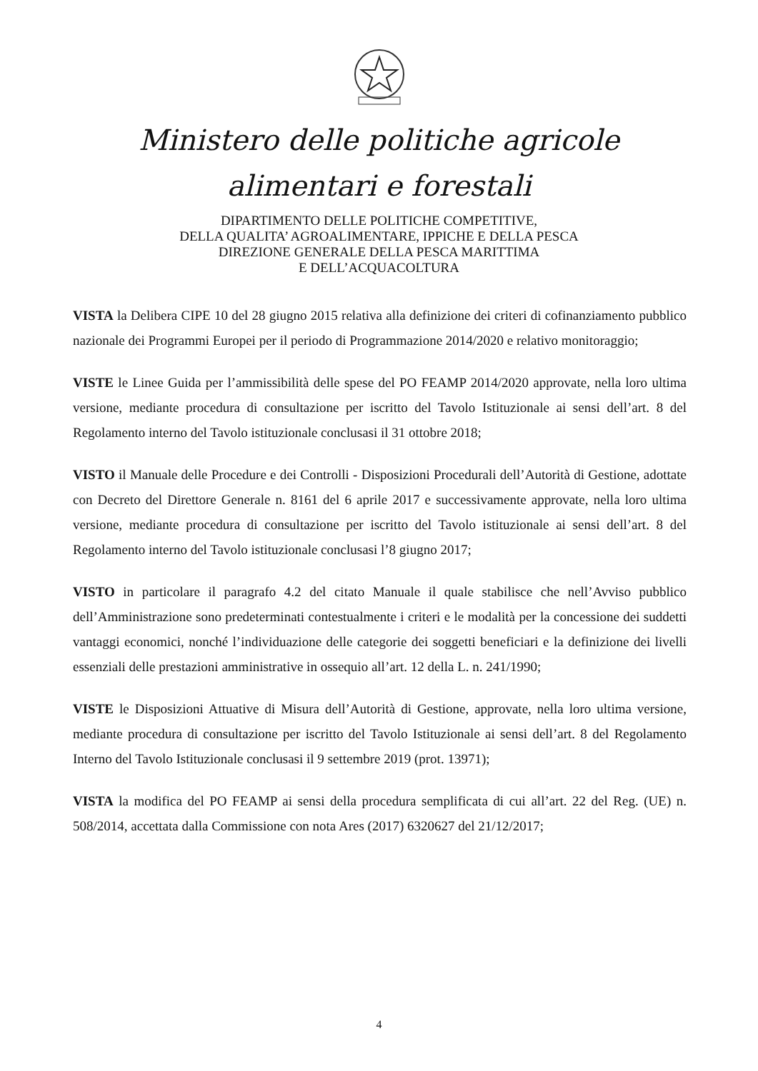Ministero delle politiche agricole
alimentari e forestali
DIPARTIMENTO DELLE POLITICHE COMPETITIVE,
DELLA QUALITA’ AGROALIMENTARE, IPPICHE E DELLA PESCA
DIREZIONE GENERALE DELLA PESCA MARITTIMA
E DELL’ACQUACOLTURA
VISTA la Delibera CIPE 10 del 28 giugno 2015 relativa alla definizione dei criteri di cofinanziamento pubblico nazionale dei Programmi Europei per il periodo di Programmazione 2014/2020 e relativo monitoraggio;
VISTE le Linee Guida per l’ammissibilità delle spese del PO FEAMP 2014/2020 approvate, nella loro ultima versione, mediante procedura di consultazione per iscritto del Tavolo Istituzionale ai sensi dell’art. 8 del Regolamento interno del Tavolo istituzionale conclusasi il 31 ottobre 2018;
VISTO il Manuale delle Procedure e dei Controlli - Disposizioni Procedurali dell’Autorità di Gestione, adottate con Decreto del Direttore Generale n. 8161 del 6 aprile 2017 e successivamente approvate, nella loro ultima versione, mediante procedura di consultazione per iscritto del Tavolo istituzionale ai sensi dell’art. 8 del Regolamento interno del Tavolo istituzionale conclusasi l’8 giugno 2017;
VISTO in particolare il paragrafo 4.2 del citato Manuale il quale stabilisce che nell’Avviso pubblico dell’Amministrazione sono predeterminati contestualmente i criteri e le modalità per la concessione dei suddetti vantaggi economici, nonché l’individuazione delle categorie dei soggetti beneficiari e la definizione dei livelli essenziali delle prestazioni amministrative in ossequio all’art. 12 della L. n. 241/1990;
VISTE le Disposizioni Attuative di Misura dell’Autorità di Gestione, approvate, nella loro ultima versione, mediante procedura di consultazione per iscritto del Tavolo Istituzionale ai sensi dell’art. 8 del Regolamento Interno del Tavolo Istituzionale conclusasi il 9 settembre 2019 (prot. 13971);
VISTA la modifica del PO FEAMP ai sensi della procedura semplificata di cui all’art. 22 del Reg. (UE) n. 508/2014, accettata dalla Commissione con nota Ares (2017) 6320627 del 21/12/2017;
4